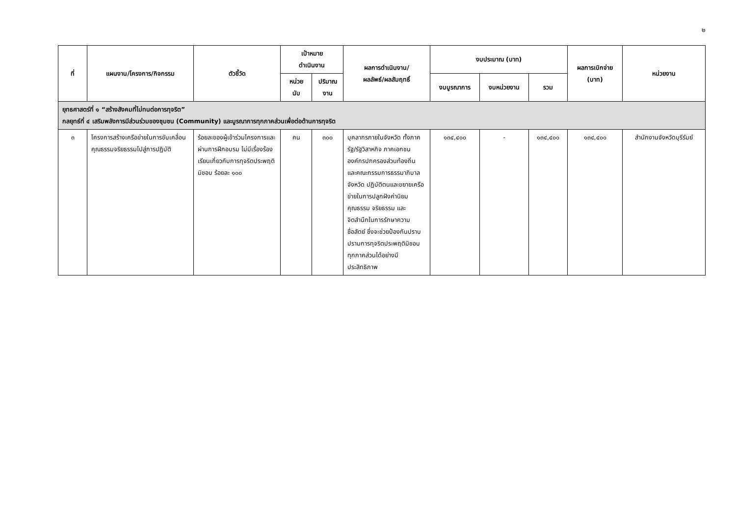๒
| ที่ | แผนงาน/โครงการ/กิจกรรม | ตัวชี้วัด | เป้าหมาย ดำเนินงาน | | ผลการดำเนินงาน/ ผลลัพธ์/ผลสัมฤทธิ์ | งบประมาณ (บาท) | | | ผลการเบิกจ่าย (บาท) | หน่วยงาน |
| --- | --- | --- | --- | --- | --- | --- | --- | --- | --- | --- |
| | | | หน่วย นับ | ปริมาณ งาน | | งบบูรณาการ | งบหน่วยงาน | รวม | | |
| ยุทธศาสตร์ที่ ๑ “สร้างสังคมที่ไม่ทนต่อการทุจริต” กลยุทธ์ที่ ๔ เสริมพลังการมีส่วนร่วมของชุมชน (Community) และบูรณาการทุกภาคส่วนเพื่อต่อต้านการทุจริต | | | | | | | | | | |
| ๓ | โครงการสร้างเครือข่ายในการขับเคลื่อนคุณธรรมจริยธรรมไปสู่การปฏิบัติ | ร้อยละของผู้เข้าร่วมโครงการและผ่านการฝึกอบรม ไม่มีเรื่องร้องเรียนเกี่ยวกับการทุจริตประพฤติมิชอบ ร้อยละ ๑๐๐ | คน | ๓๐๐ | บุคลากรภายในจังหวัด ทั้งภาครัฐ/รัฐวิสาหกิจ ภาคเอกชน องค์กรปกครองส่วนท้องถิ่น และคณะกรรมการธรรมาภิบาลจังหวัด ปฏิบัติตนและขยายเครือข่ายในการปลูกฝังค่านิยม คุณธรรม จริยธรรม และจิตสำนึกในการรักษาความซื่อสัตย์ ซึ่งจะช่วยป้องกันปราบปรามการทุจริตประพฤติมิชอบทุกภาคส่วนได้อย่างมีประสิทธิภาพ | ๑๓๔,๔๐๐ | - | ๑๓๔,๔๐๐ | ๑๓๔,๔๐๐ | สำนักงานจังหวัดบุรีรัมย์ |